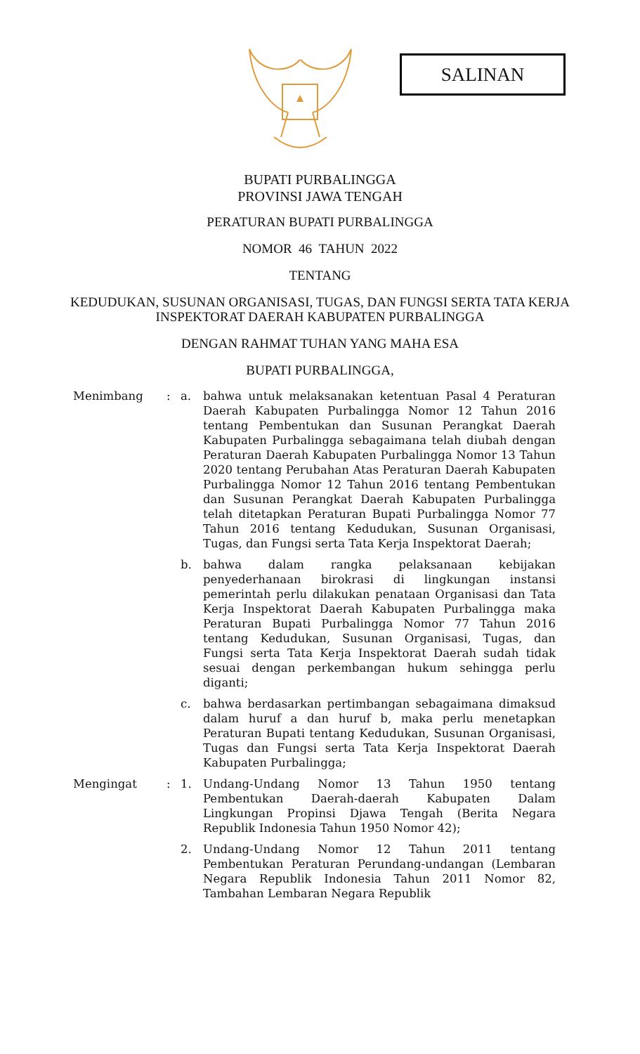SALINAN
BUPATI PURBALINGGA
PROVINSI JAWA TENGAH
PERATURAN BUPATI PURBALINGGA
NOMOR 46 TAHUN 2022
TENTANG
KEDUDUKAN, SUSUNAN ORGANISASI, TUGAS, DAN FUNGSI SERTA TATA KERJA
INSPEKTORAT DAERAH KABUPATEN PURBALINGGA
DENGAN RAHMAT TUHAN YANG MAHA ESA
BUPATI PURBALINGGA,
| Menimbang | : | a. | bahwa untuk melaksanakan ketentuan Pasal 4 Peraturan Daerah Kabupaten Purbalingga Nomor 12 Tahun 2016 tentang Pembentukan dan Susunan Perangkat Daerah Kabupaten Purbalingga sebagaimana telah diubah dengan Peraturan Daerah Kabupaten Purbalingga Nomor 13 Tahun 2020 tentang Perubahan Atas Peraturan Daerah Kabupaten Purbalingga Nomor 12 Tahun 2016 tentang Pembentukan dan Susunan Perangkat Daerah Kabupaten Purbalingga telah ditetapkan Peraturan Bupati Purbalingga Nomor 77 Tahun 2016 tentang Kedudukan, Susunan Organisasi, Tugas, dan Fungsi serta Tata Kerja Inspektorat Daerah; |
| | | b. | bahwa dalam rangka pelaksanaan kebijakan penyederhanaan birokrasi di lingkungan instansi pemerintah perlu dilakukan penataan Organisasi dan Tata Kerja Inspektorat Daerah Kabupaten Purbalingga maka Peraturan Bupati Purbalingga Nomor 77 Tahun 2016 tentang Kedudukan, Susunan Organisasi, Tugas, dan Fungsi serta Tata Kerja Inspektorat Daerah sudah tidak sesuai dengan perkembangan hukum sehingga perlu diganti; |
| | | c. | bahwa berdasarkan pertimbangan sebagaimana dimaksud dalam huruf a dan huruf b, maka perlu menetapkan Peraturan Bupati tentang Kedudukan, Susunan Organisasi, Tugas dan Fungsi serta Tata Kerja Inspektorat Daerah Kabupaten Purbalingga; |
| Mengingat | : | 1. | Undang-Undang Nomor 13 Tahun 1950 tentang Pembentukan Daerah-daerah Kabupaten Dalam Lingkungan Propinsi Djawa Tengah (Berita Negara Republik Indonesia Tahun 1950 Nomor 42); |
| | | 2. | Undang-Undang Nomor 12 Tahun 2011 tentang Pembentukan Peraturan Perundang-undangan (Lembaran Negara Republik Indonesia Tahun 2011 Nomor 82, Tambahan Lembaran Negara Republik |